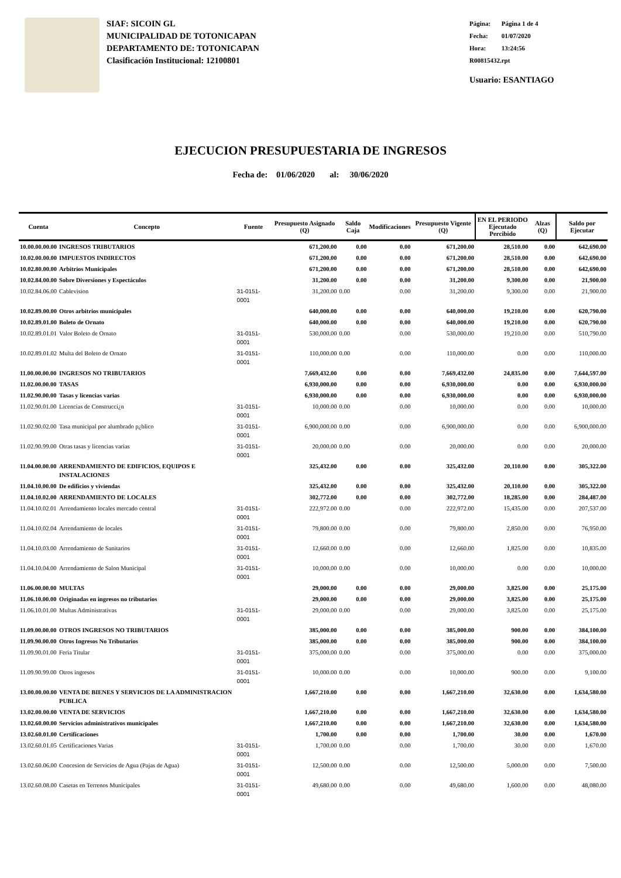SIAF: SICOIN GL
MUNICIPALIDAD DE TOTONICAPAN
DEPARTAMENTO DE: TOTONICAPAN
Clasificación Institucional: 12100801
Página: Página 1 de 4
Fecha: 01/07/2020
Hora: 13:24:56
R00815432.rpt
Usuario: ESANTIAGO
EJECUCION PRESUPUESTARIA DE INGRESOS
Fecha de: 01/06/2020 al: 30/06/2020
| Cuenta | Concepto | Fuente | Presupuesto Asignado (Q) | Saldo Caja | Modificaciones | Presupuesto Vigente (Q) | EN EL PERIODO Ejecutado Percibido | Alzas (Q) | Saldo por Ejecutar |
| --- | --- | --- | --- | --- | --- | --- | --- | --- | --- |
| 10.00.00.00.00 | INGRESOS TRIBUTARIOS | | 671,200.00 | 0.00 | 0.00 | 671,200.00 | 28,510.00 | 0.00 | 642,690.00 |
| 10.02.00.00.00 | IMPUESTOS INDIRECTOS | | 671,200.00 | 0.00 | 0.00 | 671,200.00 | 28,510.00 | 0.00 | 642,690.00 |
| 10.02.80.00.00 | Arbitrios Municipales | | 671,200.00 | 0.00 | 0.00 | 671,200.00 | 28,510.00 | 0.00 | 642,690.00 |
| 10.02.84.00.00 | Sobre Diversiones y Espectáculos | | 31,200.00 | 0.00 | 0.00 | 31,200.00 | 9,300.00 | 0.00 | 21,900.00 |
| 10.02.84.06.00 | Cablevision | 31-0151-0001 | 31,200.00 | 0.00 | 0.00 | 31,200.00 | 9,300.00 | 0.00 | 21,900.00 |
| 10.02.89.00.00 | Otros arbitrios municipales | | 640,000.00 | 0.00 | 0.00 | 640,000.00 | 19,210.00 | 0.00 | 620,790.00 |
| 10.02.89.01.00 | Boleto de Ornato | | 640,000.00 | 0.00 | 0.00 | 640,000.00 | 19,210.00 | 0.00 | 620,790.00 |
| 10.02.89.01.01 | Valor Boleto de Ornato | 31-0151-0001 | 530,000.00 | 0.00 | 0.00 | 530,000.00 | 19,210.00 | 0.00 | 510,790.00 |
| 10.02.89.01.02 | Multa del Boleto de Ornato | 31-0151-0001 | 110,000.00 | 0.00 | 0.00 | 110,000.00 | 0.00 | 0.00 | 110,000.00 |
| 11.00.00.00.00 | INGRESOS NO TRIBUTARIOS | | 7,669,432.00 | 0.00 | 0.00 | 7,669,432.00 | 24,835.00 | 0.00 | 7,644,597.00 |
| 11.02.00.00.00 | TASAS | | 6,930,000.00 | 0.00 | 0.00 | 6,930,000.00 | 0.00 | 0.00 | 6,930,000.00 |
| 11.02.90.00.00 | Tasas y licencias varias | | 6,930,000.00 | 0.00 | 0.00 | 6,930,000.00 | 0.00 | 0.00 | 6,930,000.00 |
| 11.02.90.01.00 | Licencias de Construcci¿n | 31-0151-0001 | 10,000.00 | 0.00 | 0.00 | 10,000.00 | 0.00 | 0.00 | 10,000.00 |
| 11.02.90.02.00 | Tasa municipal por alumbrado p¿blico | 31-0151-0001 | 6,900,000.00 | 0.00 | 0.00 | 6,900,000.00 | 0.00 | 0.00 | 6,900,000.00 |
| 11.02.90.99.00 | Otras tasas y licencias varias | 31-0151-0001 | 20,000.00 | 0.00 | 0.00 | 20,000.00 | 0.00 | 0.00 | 20,000.00 |
| 11.04.00.00.00 | ARRENDAMIENTO DE EDIFICIOS, EQUIPOS E INSTALACIONES | | 325,432.00 | 0.00 | 0.00 | 325,432.00 | 20,110.00 | 0.00 | 305,322.00 |
| 11.04.10.00.00 | De edificios y viviendas | | 325,432.00 | 0.00 | 0.00 | 325,432.00 | 20,110.00 | 0.00 | 305,322.00 |
| 11.04.10.02.00 | ARRENDAMIENTO DE LOCALES | | 302,772.00 | 0.00 | 0.00 | 302,772.00 | 18,285.00 | 0.00 | 284,487.00 |
| 11.04.10.02.01 | Arrendamiento locales mercado central | 31-0151-0001 | 222,972.00 | 0.00 | 0.00 | 222,972.00 | 15,435.00 | 0.00 | 207,537.00 |
| 11.04.10.02.04 | Arrendamiento de locales | 31-0151-0001 | 79,800.00 | 0.00 | 0.00 | 79,800.00 | 2,850.00 | 0.00 | 76,950.00 |
| 11.04.10.03.00 | Arrendamiento de Sanitarios | 31-0151-0001 | 12,660.00 | 0.00 | 0.00 | 12,660.00 | 1,825.00 | 0.00 | 10,835.00 |
| 11.04.10.04.00 | Arrendamiento de Salon Municipal | 31-0151-0001 | 10,000.00 | 0.00 | 0.00 | 10,000.00 | 0.00 | 0.00 | 10,000.00 |
| 11.06.00.00.00 | MULTAS | | 29,000.00 | 0.00 | 0.00 | 29,000.00 | 3,825.00 | 0.00 | 25,175.00 |
| 11.06.10.00.00 | Originadas en ingresos no tributarios | | 29,000.00 | 0.00 | 0.00 | 29,000.00 | 3,825.00 | 0.00 | 25,175.00 |
| 11.06.10.01.00 | Multas Administrativas | 31-0151-0001 | 29,000.00 | 0.00 | 0.00 | 29,000.00 | 3,825.00 | 0.00 | 25,175.00 |
| 11.09.00.00.00 | OTROS INGRESOS NO TRIBUTARIOS | | 385,000.00 | 0.00 | 0.00 | 385,000.00 | 900.00 | 0.00 | 384,100.00 |
| 11.09.90.00.00 | Otros Ingresos No Tributarios | | 385,000.00 | 0.00 | 0.00 | 385,000.00 | 900.00 | 0.00 | 384,100.00 |
| 11.09.90.01.00 | Feria Titular | 31-0151-0001 | 375,000.00 | 0.00 | 0.00 | 375,000.00 | 0.00 | 0.00 | 375,000.00 |
| 11.09.90.99.00 | Otros ingresos | 31-0151-0001 | 10,000.00 | 0.00 | 0.00 | 10,000.00 | 900.00 | 0.00 | 9,100.00 |
| 13.00.00.00.00 | VENTA DE BIENES Y SERVICIOS DE LA ADMINISTRACION PUBLICA | | 1,667,210.00 | 0.00 | 0.00 | 1,667,210.00 | 32,630.00 | 0.00 | 1,634,580.00 |
| 13.02.00.00.00 | VENTA DE SERVICIOS | | 1,667,210.00 | 0.00 | 0.00 | 1,667,210.00 | 32,630.00 | 0.00 | 1,634,580.00 |
| 13.02.60.00.00 | Servicios administrativos municipales | | 1,667,210.00 | 0.00 | 0.00 | 1,667,210.00 | 32,630.00 | 0.00 | 1,634,580.00 |
| 13.02.60.01.00 | Certificaciones | | 1,700.00 | 0.00 | 0.00 | 1,700.00 | 30.00 | 0.00 | 1,670.00 |
| 13.02.60.01.05 | Certificaciones Varias | 31-0151-0001 | 1,700.00 | 0.00 | 0.00 | 1,700.00 | 30.00 | 0.00 | 1,670.00 |
| 13.02.60.06.00 | Concesion de Servicios de Agua (Pajas de Agua) | 31-0151-0001 | 12,500.00 | 0.00 | 0.00 | 12,500.00 | 5,000.00 | 0.00 | 7,500.00 |
| 13.02.60.08.00 | Casetas en Terrenos Municipales | 31-0151-0001 | 49,680.00 | 0.00 | 0.00 | 49,680.00 | 1,600.00 | 0.00 | 48,080.00 |